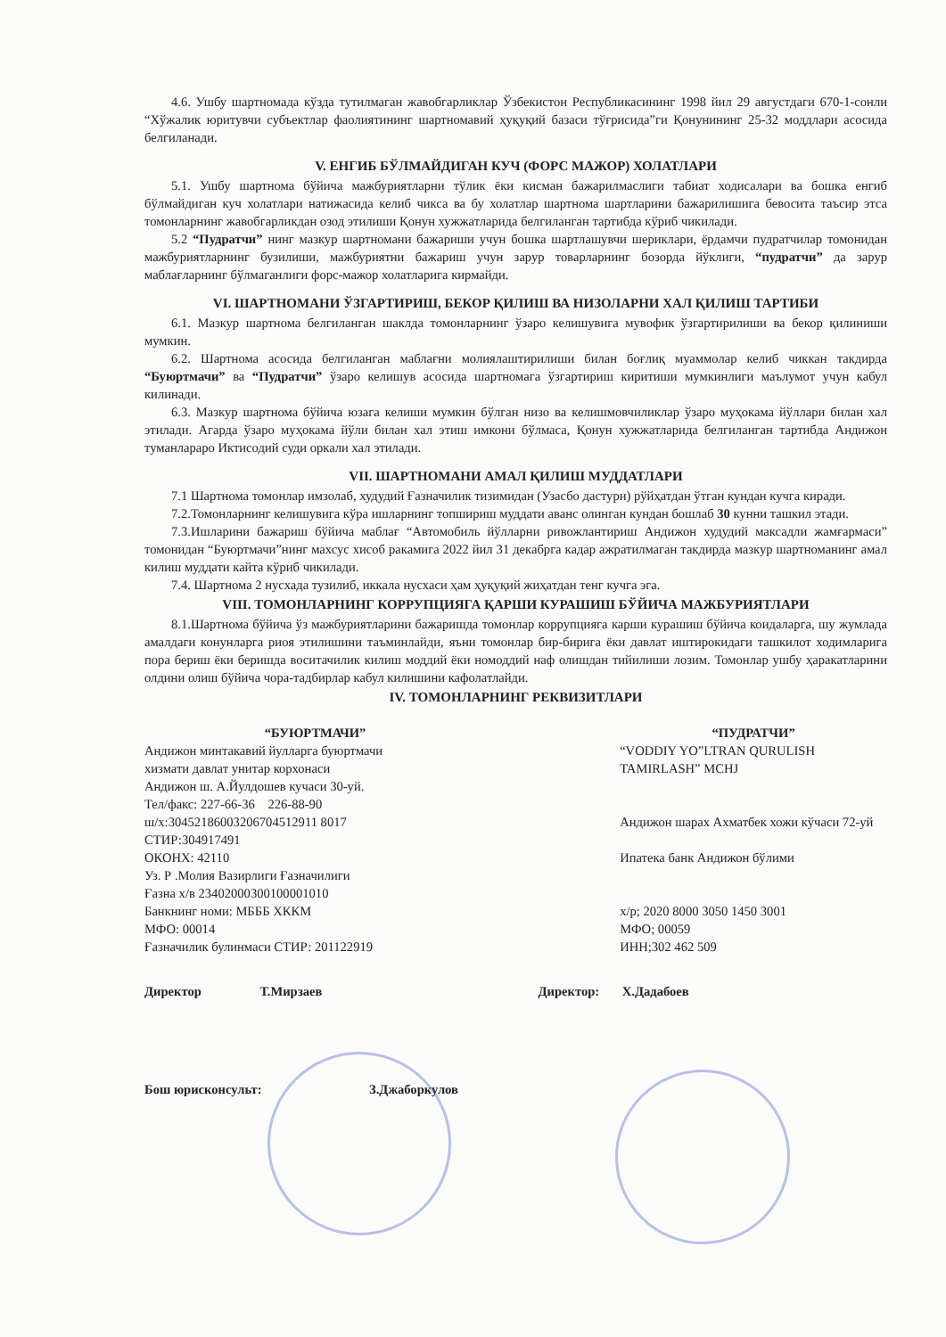4.6. Ушбу шартномада кўзда тутилмаган жавобгарликлар Ўзбекистон Республикасининг 1998 йил 29 августдаги 670-1-сонли “Хўжалик юритувчи субъектлар фаолиятининг шартномавий ҳуқуқий базаси тўғрисида”ги Қонунининг 25-32 моддлари асосида белгиланади.
V. ЕНГИБ БЎЛМАЙДИГАН КУЧ (ФОРС МАЖОР) ХОЛАТЛАРИ
5.1. Ушбу шартнома бўйича мажбуриятларни тўлик ёки кисман бажарилмаслиги табиат ходисалари ва бошка енгиб бўлмайдиган куч холатлари натижасида келиб чикса ва бу холатлар шартнома шартларини бажарилишига бевосита таъсир этса томонларнинг жавобгарликдан озод этилиши Қонун хужжатларида белгиланган тартибда кўриб чикилади.
5.2 “Пудратчи” нинг мазкур шартномани бажариши учун бошка шартлашувчи шериклари, ёрдамчи пудратчилар томонидан мажбуриятларнинг бузилиши, мажбуриятни бажариш учун зарур товарларнинг бозорда йўклиги, “пудратчи” да зарур маблағларнинг бўлмаганлиги форс-мажор холатларига кирмайди.
VI. ШАРТНОМАНИ ЎЗГАРТИРИШ, БЕКОР ҚИЛИШ ВА НИЗОЛАРНИ ХАЛ ҚИЛИШ ТАРТИБИ
6.1. Мазкур шартнома белгиланган шаклда томонларнинг ўзаро келишувига мувофик ўзгартирилиши ва бекор қилиниши мумкин.
6.2. Шартнома асосида белгиланган маблағни молиялаштирилиши билан боғлиқ муаммолар келиб чиккан такдирда “Буюртмачи” ва “Пудратчи” ўзаро келишув асосида шартномага ўзгартириш киритиши мумкинлиги маълумот учун кабул килинади.
6.3. Мазкур шартнома бўйича юзага келиши мумкин бўлган низо ва келишмовчиликлар ўзаро муҳокама йўллари билан хал этилади. Агарда ўзаро муҳокама йўли билан хал этиш имкони бўлмаса, Қонун хужжатларида белгиланган тартибда Андижон туманлараро Иктисодий суди оркали хал этилади.
VII. ШАРТНОМАНИ АМАЛ ҚИЛИШ МУДДАТЛАРИ
7.1 Шартнома томонлар имзолаб, худудий Ғазначилик тизимидан (Узасбо дастури) рўйҳатдан ўтган кундан кучга киради.
7.2.Томонларнинг келишувига кўра ишларнинг топшириш муддати аванс олинган кундан бошлаб 30 кунни ташкил этади.
7.3.Ишларини бажариш бўйича маблағ “Автомобиль йўлларни ривожлантириш Андижон худудий максадли жамғармаси” томонидан “Буюртмачи”нинг махсус хисоб ракамига 2022 йил 31 декабрга кадар ажратилмаган такдирда мазкур шартноманинг амал килиш муддати кайта кўриб чикилади.
7.4. Шартнома 2 нусхада тузилиб, иккала нусхаси ҳам ҳуқуқий жиҳатдан тенг кучга эга.
VIII. ТОМОНЛАРНИНГ КОРРУПЦИЯГА ҚАРШИ КУРАШИШ БЎЙИЧА МАЖБУРИЯТЛАРИ
8.1.Шартнома бўйича ўз мажбуриятларини бажаришда томонлар коррупцияга карши курашиш бўйича коидаларга, шу жумлада амалдаги конунларга риоя этилишини таъминлайди, яъни томонлар бир-бирига ёки давлат иштирокидаги ташкилот ходимларига пора бериш ёки беришда воситачилик килиш моддий ёки номоддий наф олишдан тийилиши лозим. Томонлар ушбу ҳаракатларини олдини олиш бўйича чора-тадбирлар кабул килишини кафолатлайди.
IV. ТОМОНЛАРНИНГ РЕКВИЗИТЛАРИ
“БУЮРТМАЧИ”
Андижон минтакавий йулларга буюртмачи
хизмати давлат унитар корхонаси
Андижон ш. А.Йулдошев кучаси 30-уй.
Тел/факс: 227-66-36 226-88-90
ш/х:30452186003206704512911 8017
СТИР:304917491
ОКОНХ: 42110
Уз. Р .Молия Вазирлиги Ғазначилиги
Ғазна х/в 23402000300100001010
Банкнинг номи: МБББ ХККМ
МФО: 00014
Ғазначилик булинмаси СТИР: 201122919
“ПУДРАТЧИ”
“VODDIY YO”LTRAN QURULISH
TAMIRLASH” MCHJ
Андижон шарах Ахматбек хожи кўчаси 72-уй
Ипатека банк Андижон бўлими
х/р; 2020 8000 3050 1450 3001
МФО; 00059
ИНН;302 462 509
Директор Т.Мирзаев
Директор: Х.Дадабоев
Бош юрисконсульт: З.Джаборкулов